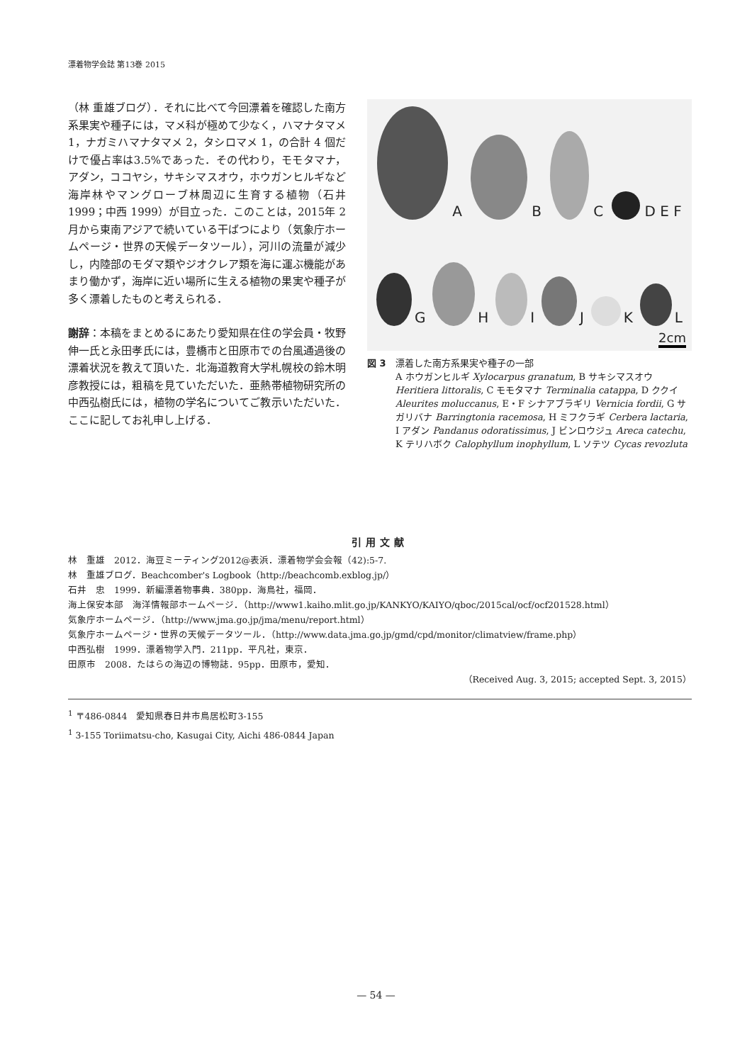漂着物学会誌 第13巻 2015
（林 重雄ブログ）．それに比べて今回漂着を確認した南方系果実や種子には，マメ科が極めて少なく，ハマナタマメ 1，ナガミハマナタマメ 2，タシロマメ 1，の合計 4 個だけで優占率は3.5%であった．その代わり，モモタマナ，アダン，ココヤシ，サキシマスオウ，ホウガンヒルギなど海岸林やマングローブ林周辺に生育する植物（石井 1999；中西 1999）が目立った．このことは，2015年 2 月から東南アジアで続いている干ばつにより（気象庁ホームページ・世界の天候データツール），河川の流量が減少し，内陸部のモダマ類やジオクレア類を海に運ぶ機能があまり働かず，海岸に近い場所に生える植物の果実や種子が多く漂着したものと考えられる．
謝辞：本稿をまとめるにあたり愛知県在住の学会員・牧野伸一氏と永田孝氏には，豊橋市と田原市での台風通過後の漂着状況を教えて頂いた．北海道教育大学札幌校の鈴木明彦教授には，粗稿を見ていただいた．亜熱帯植物研究所の中西弘樹氏には，植物の学名についてご教示いただいた．ここに記してお礼申し上げる．
A
B
C
D E F
G
H
I
J
K
L
2cm
図 3　漂着した南方系果実や種子の一部
A ホウガンヒルギ Xylocarpus granatum, B サキシマスオウ Heritiera littoralis, C モモタマナ Terminalia catappa, D ククイ Aleurites moluccanus, E・F シナアブラギリ Vernicia fordii, G サガリバナ Barringtonia racemosa, H ミフクラギ Cerbera lactaria, I アダン Pandanus odoratissimus, J ビンロウジュ Areca catechu, K テリハボク Calophyllum inophyllum, L ソテツ Cycas revozluta
引用文献
林　重雄　2012．海豆ミーティング2012@表浜．漂着物学会会報（42):5-7.
林　重雄ブログ．Beachcomber's Logbook（http://beachcomb.exblog.jp/）
石井　忠　1999．新編漂着物事典．380pp．海鳥社，福岡．
海上保安本部　海洋情報部ホームページ．（http://www1.kaiho.mlit.go.jp/KANKYO/KAIYO/qboc/2015cal/ocf/ocf201528.html）
気象庁ホームページ．（http://www.jma.go.jp/jma/menu/report.html）
気象庁ホームページ・世界の天候データツール．（http://www.data.jma.go.jp/gmd/cpd/monitor/climatview/frame.php）
中西弘樹　1999．漂着物学入門．211pp．平凡社，東京．
田原市　2008．たはらの海辺の博物誌．95pp．田原市，愛知．
（Received Aug. 3, 2015; accepted Sept. 3, 2015）
<sup>1</sup> 〒486-0844　愛知県春日井市鳥居松町3-155
<sup>1</sup> 3-155 Toriimatsu-cho, Kasugai City, Aichi 486-0844 Japan
— 54 —